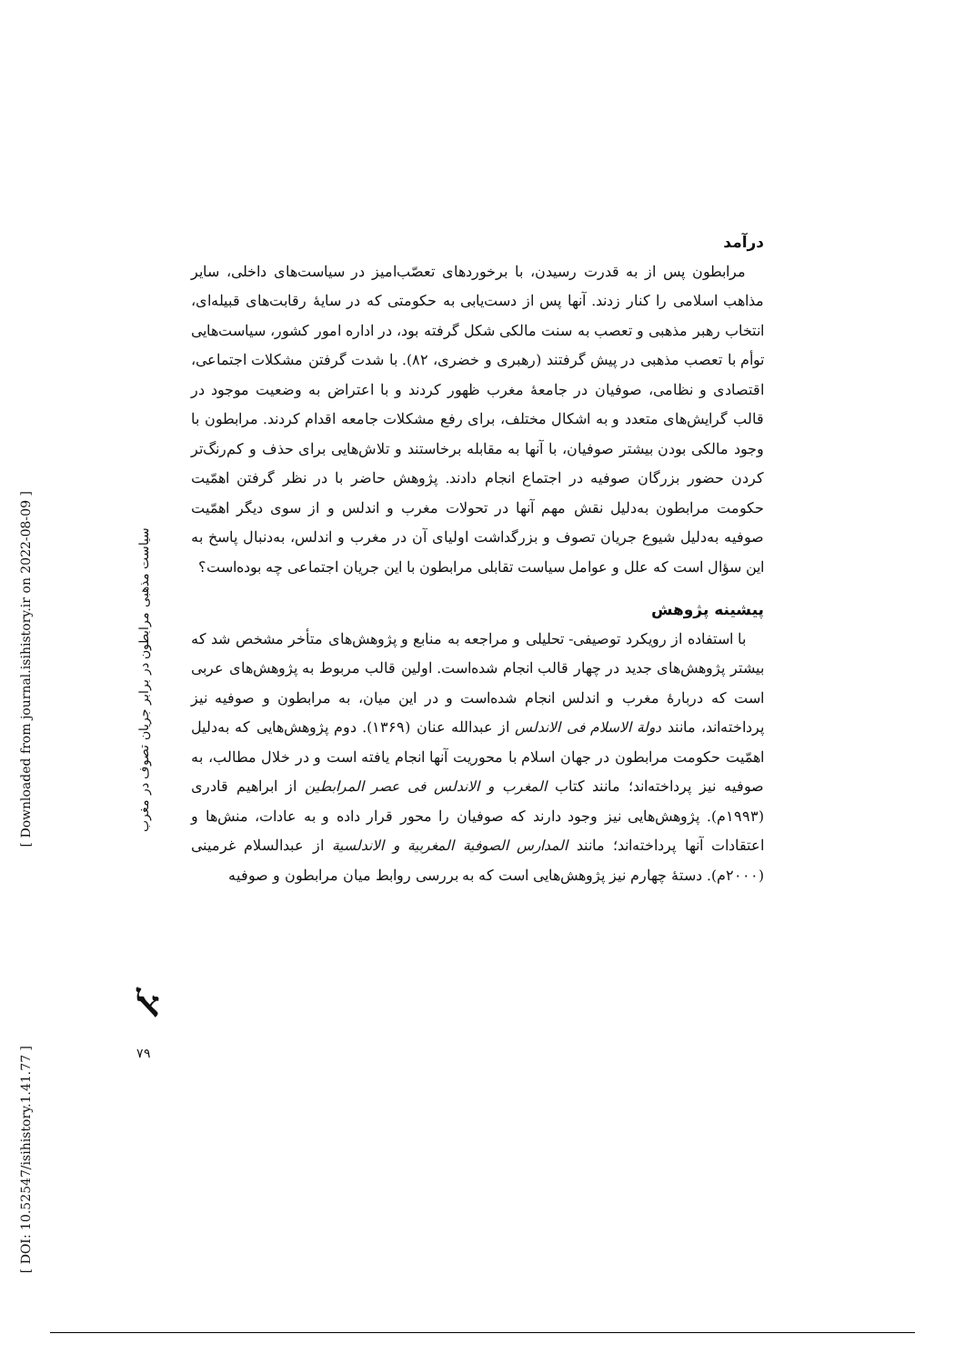درآمد
مرابطون پس از به قدرت رسیدن، با برخوردهای تعصّب‌امیز در سیاست‌های داخلی، سایر مذاهب اسلامی را کنار زدند. آنها پس از دست‌یابی به حکومتی که در سایهٔ رقابت‌های قبیله‌ای، انتخاب رهبر مذهبی و تعصب به سنت مالکی شکل گرفته بود، در اداره امور کشور، سیاست‌هایی توأم با تعصب مذهبی در پیش گرفتند (رهبری و خضری، ۸۲). با شدت گرفتن مشکلات اجتماعی، اقتصادی و نظامی، صوفیان در جامعهٔ مغرب ظهور کردند و با اعتراض به وضعیت موجود در قالب گرایش‌های متعدد و به اشکال مختلف، برای رفع مشکلات جامعه اقدام کردند. مرابطون با وجود مالکی بودن بیشتر صوفیان، با آنها به مقابله برخاستند و تلاش‌هایی برای حذف و کم‌رنگ‌تر کردن حضور بزرگان صوفیه در اجتماع انجام دادند. پژوهش حاضر با در نظر گرفتن اهمّیت حکومت مرابطون به‌دلیل نقش مهم آنها در تحولات مغرب و اندلس و از سوی دیگر اهمّیت صوفیه به‌دلیل شیوع جریان تصوف و بزرگداشت اولیای آن در مغرب و اندلس، به‌دنبال پاسخ به این سؤال است که علل و عوامل سیاست تقابلی مرابطون با این جریان اجتماعی چه بوده‌است؟
پیشینه پژوهش
با استفاده از رویکرد توصیفی- تحلیلی و مراجعه به منابع و پژوهش‌های متأخر مشخص شد که بیشتر پژوهش‌های جدید در چهار قالب انجام شده‌است. اولین قالب مربوط به پژوهش‌های عربی است که دربارهٔ مغرب و اندلس انجام شده‌است و در این میان، به مرابطون و صوفیه نیز پرداخته‌اند، مانند دولة الاسلام فی الاندلس از عبدالله عنان (۱۳۶۹). دوم پژوهش‌هایی که به‌دلیل اهمّیت حکومت مرابطون در جهان اسلام با محوریت آنها انجام یافته است و در خلال مطالب، به صوفیه نیز پرداخته‌اند؛ مانند کتاب المغرب و الاندلس فی عصر المرابطین از ابراهیم قادری (۱۹۹۳م). پژوهش‌هایی نیز وجود دارند که صوفیان را محور قرار داده و به عادات، منش‌ها و اعتقادات آنها پرداخته‌اند؛ مانند المدارس الصوفیة المغربیة و الاندلسیة از عبدالسلام غرمینی (۲۰۰۰م). دستهٔ چهارم نیز پژوهش‌هایی است که به بررسی روابط میان مرابطون و صوفیه
سیاست مذهبی مرابطون در برابر جریان تصوف در مغرب
ﭏ
۷۹
[ Downloaded from journal.isihistory.ir on 2022-08-09 ]
[ DOI: 10.52547/isihistory.1.41.77 ]